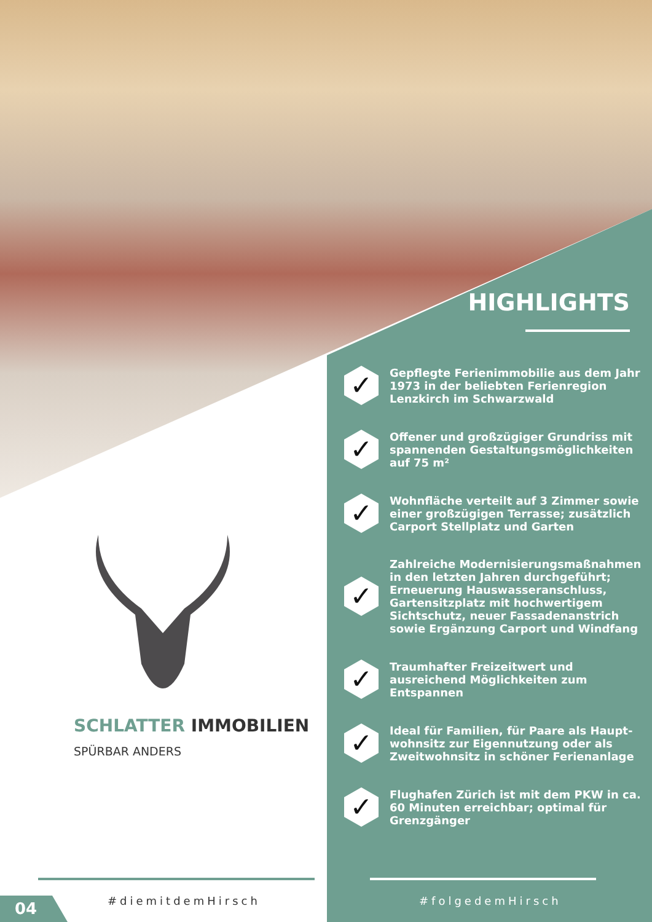SCHLATTER IMMOBILIEN
SPÜRBAR ANDERS
HIGHLIGHTS
✓
Gepflegte Ferienimmobilie aus dem Jahr 1973 in der beliebten Ferienregion Lenzkirch im Schwarzwald
✓
Offener und großzügiger Grundriss mit spannenden Gestaltungsmöglichkeiten auf 75 m²
✓
Wohnfläche verteilt auf 3 Zimmer sowie einer großzügigen Terrasse; zusätzlich Carport Stellplatz und Garten
✓
Zahlreiche Modernisierungsmaßnahmen in den letzten Jahren durchgeführt; Erneuerung Hauswasseranschluss, Gartensitzplatz mit hochwertigem Sichtschutz, neuer Fassadenanstrich sowie Ergänzung Carport und Windfang
✓
Traumhafter Freizeitwert und ausreichend Möglichkeiten zum Entspannen
✓
Ideal für Familien, für Paare als Haupt-wohnsitz zur Eigennutzung oder als Zweitwohnsitz in schöner Ferienanlage
✓
Flughafen Zürich ist mit dem PKW in ca. 60 Minuten erreichbar; optimal für Grenzgänger
04 #diemitdemHirsch #folgedemHirsch